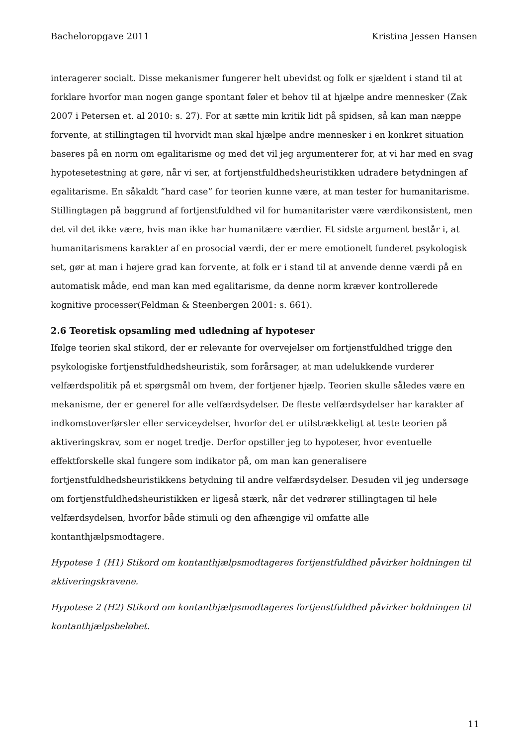Bacheloropgave 2011 Kristina Jessen Hansen
interagerer socialt. Disse mekanismer fungerer helt ubevidst og folk er sjældent i stand til at forklare hvorfor man nogen gange spontant føler et behov til at hjælpe andre mennesker (Zak 2007 i Petersen et. al 2010: s. 27). For at sætte min kritik lidt på spidsen, så kan man næppe forvente, at stillingtagen til hvorvidt man skal hjælpe andre mennesker i en konkret situation baseres på en norm om egalitarisme og med det vil jeg argumenterer for, at vi har med en svag hypotesetestning at gøre, når vi ser, at fortjenstfuldhedsheuristikken udradere betydningen af egalitarisme. En såkaldt ”hard case” for teorien kunne være, at man tester for humanitarisme. Stillingtagen på baggrund af fortjenstfuldhed vil for humanitarister være værdikonsistent, men det vil det ikke være, hvis man ikke har humanitære værdier. Et sidste argument består i, at humanitarismens karakter af en prosocial værdi, der er mere emotionelt funderet psykologisk set, gør at man i højere grad kan forvente, at folk er i stand til at anvende denne værdi på en automatisk måde, end man kan med egalitarisme, da denne norm kræver kontrollerede kognitive processer(Feldman & Steenbergen 2001: s. 661).
2.6 Teoretisk opsamling med udledning af hypoteser
Ifølge teorien skal stikord, der er relevante for overvejelser om fortjenstfuldhed trigge den psykologiske fortjenstfuldhedsheuristik, som forårsager, at man udelukkende vurderer velfærdspolitik på et spørgsmål om hvem, der fortjener hjælp. Teorien skulle således være en mekanisme, der er generel for alle velfærdsydelser. De fleste velfærdsydelser har karakter af indkomstoverførsler eller serviceydelser, hvorfor det er utilstrækkeligt at teste teorien på aktiveringskrav, som er noget tredje. Derfor opstiller jeg to hypoteser, hvor eventuelle effektforskelle skal fungere som indikator på, om man kan generalisere fortjenstfuldhedsheuristikkens betydning til andre velfærdsydelser. Desuden vil jeg undersøge om fortjenstfuldhedsheuristikken er ligeså stærk, når det vedrører stillingtagen til hele velfærdsydelsen, hvorfor både stimuli og den afhængige vil omfatte alle kontanthjælpsmodtagere.
Hypotese 1 (H1) Stikord om kontanthjælpsmodtageres fortjenstfuldhed påvirker holdningen til aktiveringskravene.
Hypotese 2 (H2) Stikord om kontanthjælpsmodtageres fortjenstfuldhed påvirker holdningen til kontanthjælpsbeløbet.
11